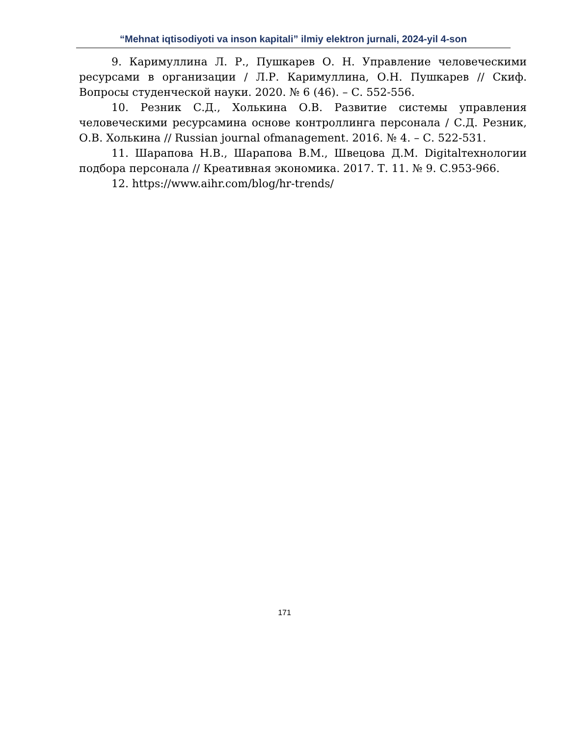“Mehnat iqtisodiyoti va inson kapitali” ilmiy elektron jurnali, 2024-yil 4-son
9. Каримуллина Л. Р., Пушкарев О. Н. Управление человеческими ресурсами в организации / Л.Р. Каримуллина, О.Н. Пушкарев // Скиф. Вопросы студенческой науки. 2020. № 6 (46). – С. 552-556.
10. Резник С.Д., Холькина О.В. Развитие системы управления человеческими ресурсамина основе контроллинга персонала / С.Д. Резник, О.В. Холькина // Russian journal ofmanagement. 2016. № 4. – С. 522-531.
11. Шарапова Н.В., Шарапова В.М., Швецова Д.М. Digitalтехнологии подбора персонала // Креативная экономика. 2017. Т. 11. № 9. С.953-966.
12. https://www.aihr.com/blog/hr-trends/
171